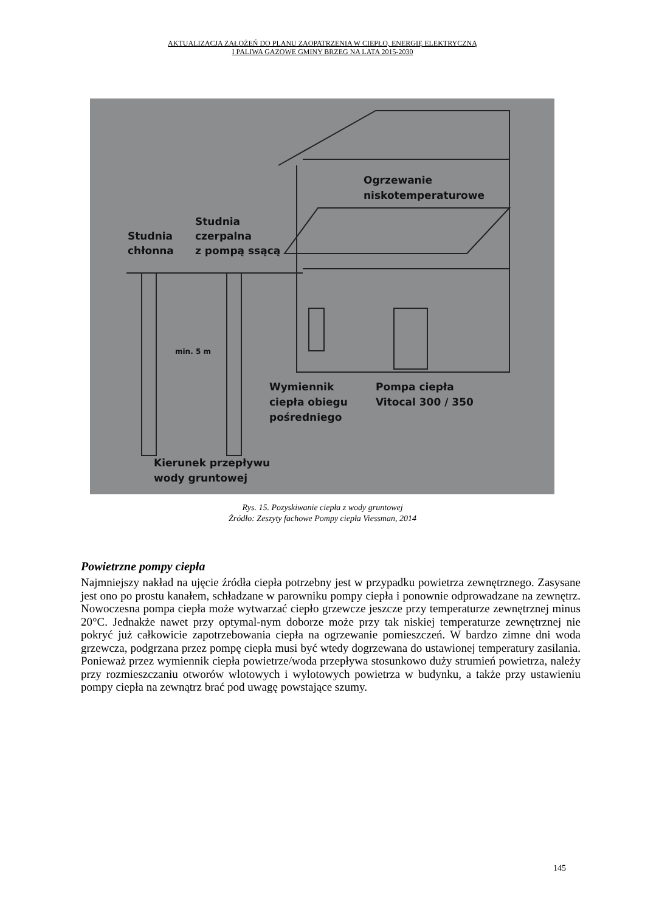AKTUALIZACJA ZAŁOŻEŃ DO PLANU ZAOPATRZENIA W CIEPŁO, ENERGIĘ ELEKTRYCZNĄ
I PALIWA GAZOWE GMINY BRZEG NA LATA 2015-2030
Ogrzewanie
niskotemperaturowe
Studnia
czerpalna
z pompą ssącą
Studnia
chłonna
min. 5 m
Wymiennik
ciepła obiegu
pośredniego
Pompa ciepła
Vitocal 300 / 350
Kierunek przepływu
wody gruntowej
Rys. 15. Pozyskiwanie ciepła z wody gruntowej
Źródło: Zeszyty fachowe Pompy ciepła Viessman, 2014
Powietrzne pompy ciepła
Najmniejszy nakład na ujęcie źródła ciepła potrzebny jest w przypadku powietrza zewnętrznego. Zasysane jest ono po prostu kanałem, schładzane w parowniku pompy ciepła i ponownie odprowadzane na zewnętrz. Nowoczesna pompa ciepła może wytwarzać ciepło grzewcze jeszcze przy temperaturze zewnętrznej minus 20°C. Jednakże nawet przy optymal-nym doborze może przy tak niskiej temperaturze zewnętrznej nie pokryć już całkowicie zapotrzebowania ciepła na ogrzewanie pomieszczeń. W bardzo zimne dni woda grzewcza, podgrzana przez pompę ciepła musi być wtedy dogrzewana do ustawionej temperatury zasilania. Ponieważ przez wymiennik ciepła powietrze/woda przepływa stosunkowo duży strumień powietrza, należy przy rozmieszczaniu otworów wlotowych i wylotowych powietrza w budynku, a także przy ustawieniu pompy ciepła na zewnątrz brać pod uwagę powstające szumy.
145